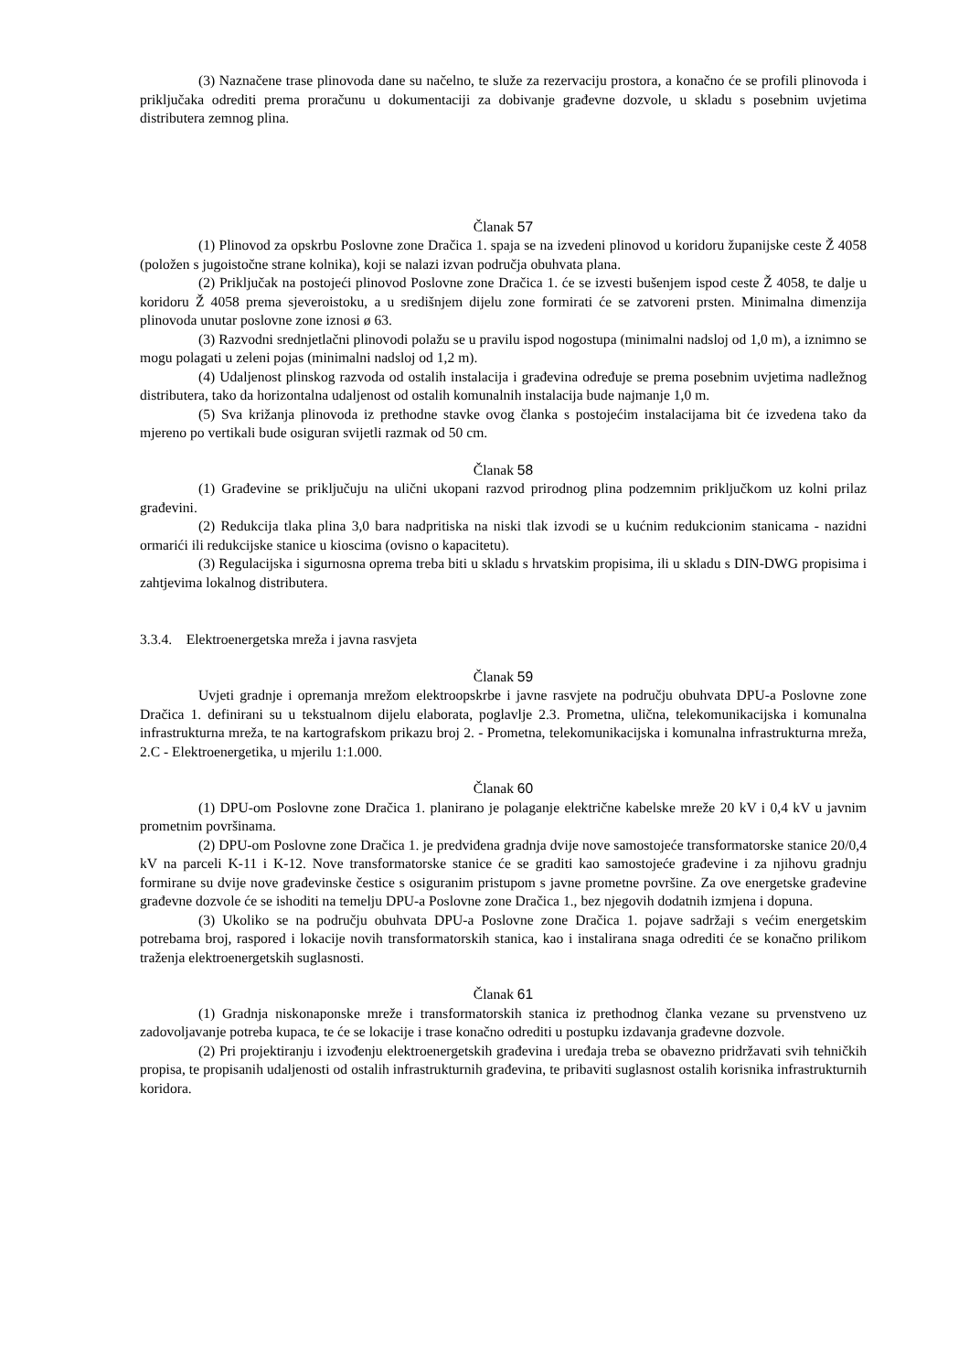(3) Naznačene trase plinovoda dane su načelno, te služe za rezervaciju prostora, a konačno će se profili plinovoda i priključaka odrediti prema proračunu u dokumentaciji za dobivanje građevne dozvole, u skladu s posebnim uvjetima distributera zemnog plina.
Članak 57
(1) Plinovod za opskrbu Poslovne zone Dračica 1. spaja se na izvedeni plinovod u koridoru županijske ceste Ž 4058 (položen s jugoistočne strane kolnika), koji se nalazi izvan područja obuhvata plana.
(2) Priključak na postojeći plinovod Poslovne zone Dračica 1. će se izvesti bušenjem ispod ceste Ž 4058, te dalje u koridoru Ž 4058 prema sjeveroistoku, a u središnjem dijelu zone formirati će se zatvoreni prsten. Minimalna dimenzija plinovoda unutar poslovne zone iznosi ø 63.
(3) Razvodni srednjetlačni plinovodi polažu se u pravilu ispod nogostupa (minimalni nadsloj od 1,0 m), a iznimno se mogu polagati u zeleni pojas (minimalni nadsloj od 1,2 m).
(4) Udaljenost plinskog razvoda od ostalih instalacija i građevina određuje se prema posebnim uvjetima nadležnog distributera, tako da horizontalna udaljenost od ostalih komunalnih instalacija bude najmanje 1,0 m.
(5) Sva križanja plinovoda iz prethodne stavke ovog članka s postojećim instalacijama bit će izvedena tako da mjereno po vertikali bude osiguran svijetli razmak od 50 cm.
Članak 58
(1) Građevine se priključuju na ulični ukopani razvod prirodnog plina podzemnim priključkom uz kolni prilaz građevini.
(2) Redukcija tlaka plina 3,0 bara nadpritiska na niski tlak izvodi se u kućnim redukcionim stanicama - nazidni ormarići ili redukcijske stanice u kioscima (ovisno o kapacitetu).
(3) Regulacijska i sigurnosna oprema treba biti u skladu s hrvatskim propisima, ili u skladu s DIN-DWG propisima i zahtjevima lokalnog distributera.
3.3.4. Elektroenergetska mreža i javna rasvjeta
Članak 59
Uvjeti gradnje i opremanja mrežom elektroopskrbe i javne rasvjete na području obuhvata DPU-a Poslovne zone Dračica 1. definirani su u tekstualnom dijelu elaborata, poglavlje 2.3. Prometna, ulična, telekomunikacijska i komunalna infrastrukturna mreža, te na kartografskom prikazu broj 2. - Prometna, telekomunikacijska i komunalna infrastrukturna mreža, 2.C - Elektroenergetika, u mjerilu 1:1.000.
Članak 60
(1) DPU-om Poslovne zone Dračica 1. planirano je polaganje električne kabelske mreže 20 kV i 0,4 kV u javnim prometnim površinama.
(2) DPU-om Poslovne zone Dračica 1. je predviđena gradnja dvije nove samostojeće transformatorske stanice 20/0,4 kV na parceli K-11 i K-12. Nove transformatorske stanice će se graditi kao samostojeće građevine i za njihovu gradnju formirane su dvije nove građevinske čestice s osiguranim pristupom s javne prometne površine. Za ove energetske građevine građevne dozvole će se ishoditi na temelju DPU-a Poslovne zone Dračica 1., bez njegovih dodatnih izmjena i dopuna.
(3) Ukoliko se na području obuhvata DPU-a Poslovne zone Dračica 1. pojave sadržaji s većim energetskim potrebama broj, raspored i lokacije novih transformatorskih stanica, kao i instalirana snaga odrediti će se konačno prilikom traženja elektroenergetskih suglasnosti.
Članak 61
(1) Gradnja niskonaponske mreže i transformatorskih stanica iz prethodnog članka vezane su prvenstveno uz zadovoljavanje potreba kupaca, te će se lokacije i trase konačno odrediti u postupku izdavanja građevne dozvole.
(2) Pri projektiranju i izvođenju elektroenergetskih građevina i uređaja treba se obavezno pridržavati svih tehničkih propisa, te propisanih udaljenosti od ostalih infrastrukturnih građevina, te pribaviti suglasnost ostalih korisnika infrastrukturnih koridora.